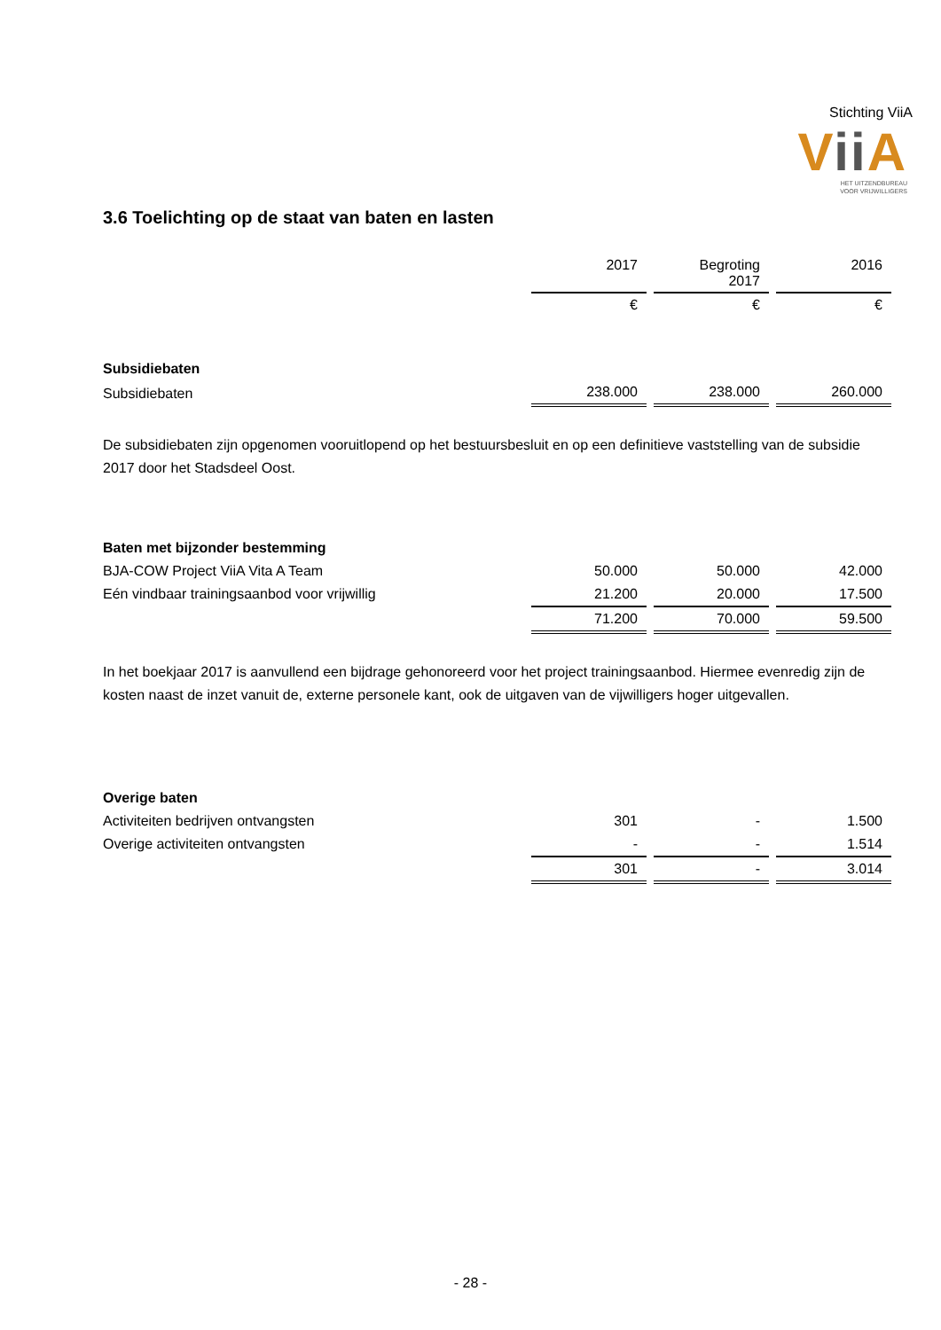Stichting ViiA
Vii A
HET UITZENDBUREAU
VOOR VRIJWILLIGERS
3.6 Toelichting op de staat van baten en lasten
| | 2017 | Begroting 2017 | 2016 |
| | € | € | € |
| Subsidiebaten | | | |
| Subsidiebaten | 238.000 | 238.000 | 260.000 |
De subsidiebaten zijn opgenomen vooruitlopend op het bestuursbesluit en op een definitieve vaststelling van de subsidie 2017 door het Stadsdeel Oost.
| Baten met bijzonder bestemming | | | |
| BJA-COW Project ViiA Vita A Team | 50.000 | 50.000 | 42.000 |
| Eén vindbaar trainingsaanbod voor vrijwillig | 21.200 | 20.000 | 17.500 |
| | 71.200 | 70.000 | 59.500 |
In het boekjaar 2017 is aanvullend een bijdrage gehonoreerd voor het project trainingsaanbod. Hiermee evenredig zijn de kosten naast de inzet vanuit de, externe personele kant, ook de uitgaven van de vijwilligers hoger uitgevallen.
| Overige baten | | | |
| Activiteiten bedrijven ontvangsten | 301 | - | 1.500 |
| Overige activiteiten ontvangsten | - | - | 1.514 |
| | 301 | - | 3.014 |
- 28 -